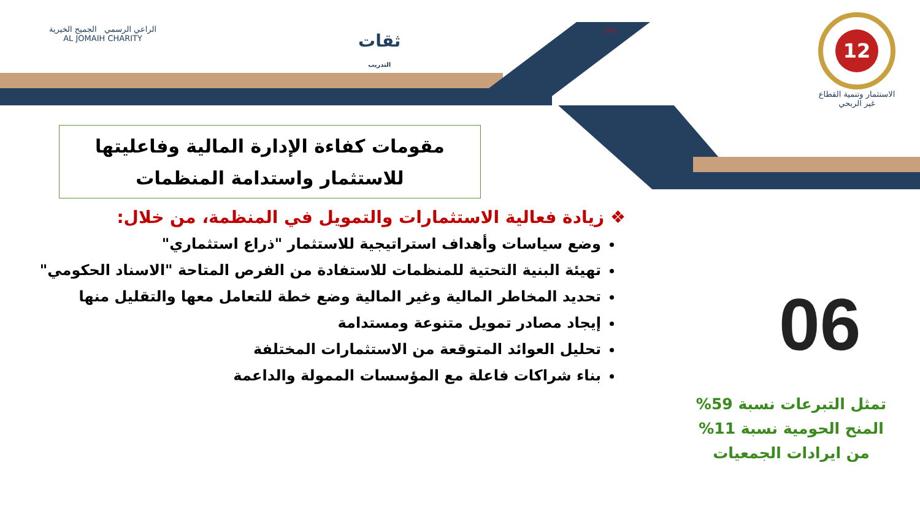12
الاستثمار وتنمية القطاع
غير الربحي
وقار
ثقات
التدريب
الراعي الرسمي الجميح الخيرية
AL JOMAIH CHARITY
مقومات كفاءة الإدارة المالية وفاعليتها
للاستثمار واستدامة المنظمات
❖ زيادة فعالية الاستثمارات والتمويل في المنظمة، من خلال:
وضع سياسات وأهداف استراتيجية للاستثمار "ذراع استثماري"
تهيئة البنية التحتية للمنظمات للاستفادة من الفرص المتاحة "الاسناد الحكومي"
تحديد المخاطر المالية وغير المالية وضع خطة للتعامل معها والتقليل منها
إيجاد مصادر تمويل متنوعة ومستدامة
تحليل العوائد المتوقعة من الاستثمارات المختلفة
بناء شراكات فاعلة مع المؤسسات الممولة والداعمة
06
تمثل التبرعات نسبة 59%
المنح الحومية نسبة 11%
من ايرادات الجمعيات